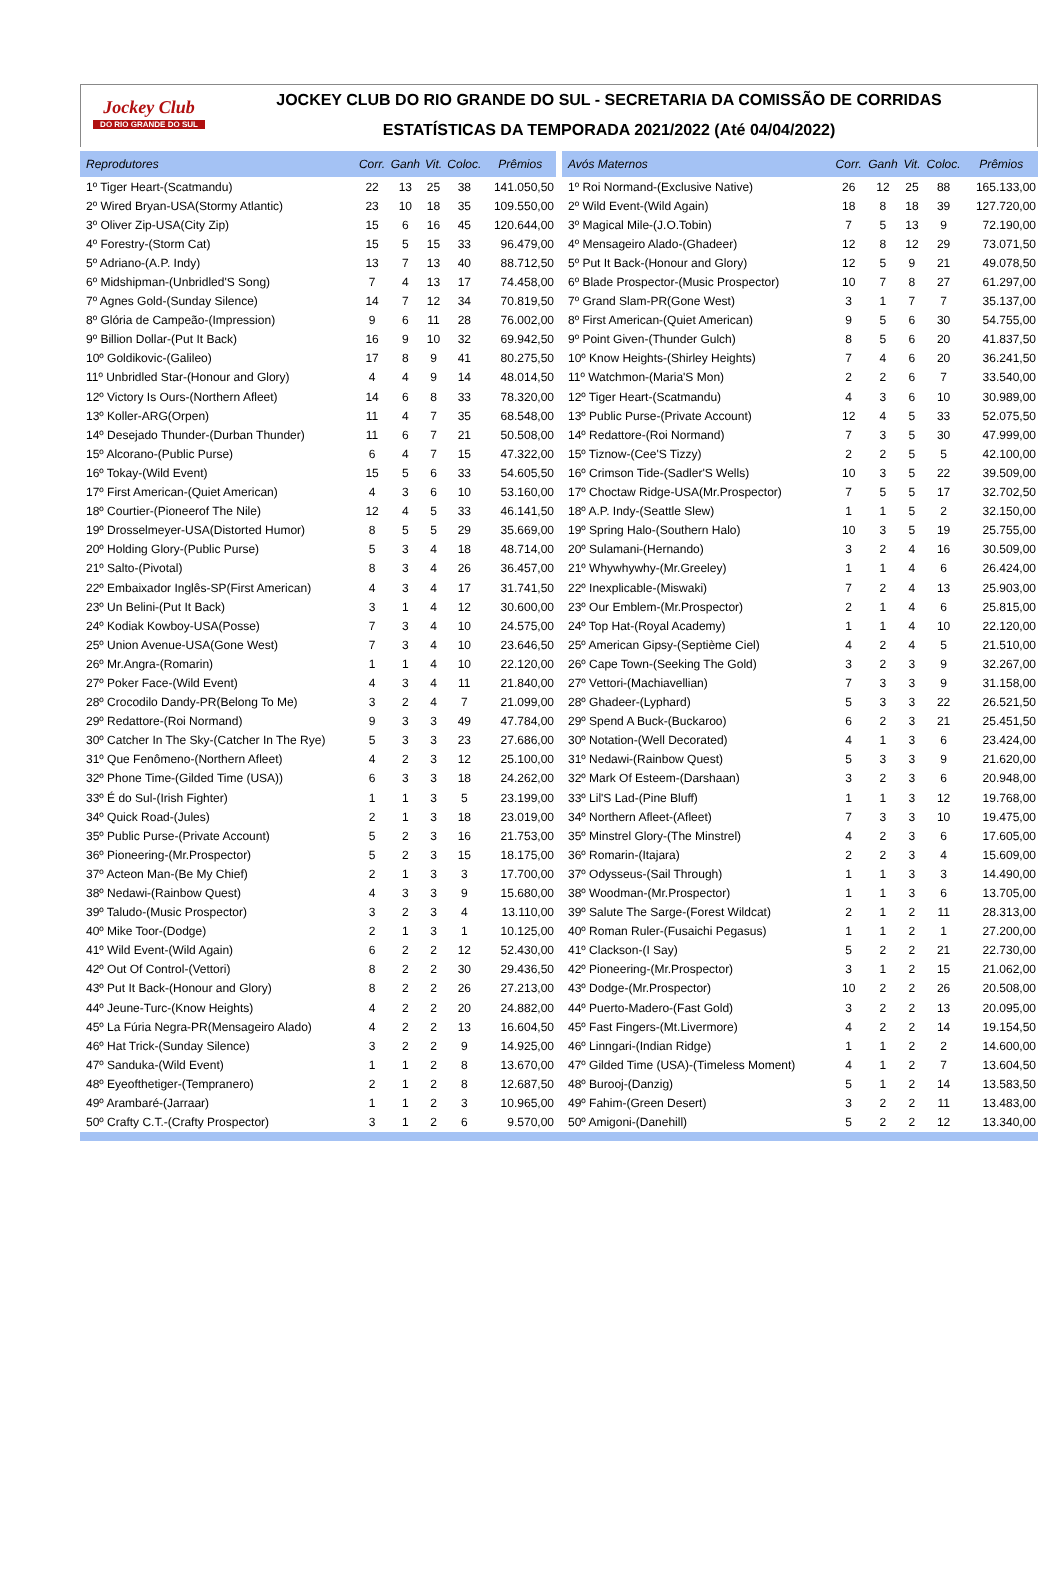Jockey Club
DO RIO GRANDE DO SUL
JOCKEY CLUB DO RIO GRANDE DO SUL - SECRETARIA DA COMISSÃO DE CORRIDAS
ESTATÍSTICAS DA TEMPORADA 2021/2022 (Até 04/04/2022)
| Reprodutores | Corr. | Ganh | Vit. | Coloc. | Prêmios |
| --- | --- | --- | --- | --- | --- |
| 1º Tiger Heart-(Scatmandu) | 22 | 13 | 25 | 38 | 141.050,50 |
| 2º Wired Bryan-USA(Stormy Atlantic) | 23 | 10 | 18 | 35 | 109.550,00 |
| 3º Oliver Zip-USA(City Zip) | 15 | 6 | 16 | 45 | 120.644,00 |
| 4º Forestry-(Storm Cat) | 15 | 5 | 15 | 33 | 96.479,00 |
| 5º Adriano-(A.P. Indy) | 13 | 7 | 13 | 40 | 88.712,50 |
| 6º Midshipman-(Unbridled'S Song) | 7 | 4 | 13 | 17 | 74.458,00 |
| 7º Agnes Gold-(Sunday Silence) | 14 | 7 | 12 | 34 | 70.819,50 |
| 8º Glória de Campeão-(Impression) | 9 | 6 | 11 | 28 | 76.002,00 |
| 9º Billion Dollar-(Put It Back) | 16 | 9 | 10 | 32 | 69.942,50 |
| 10º Goldikovic-(Galileo) | 17 | 8 | 9 | 41 | 80.275,50 |
| 11º Unbridled Star-(Honour and Glory) | 4 | 4 | 9 | 14 | 48.014,50 |
| 12º Victory Is Ours-(Northern Afleet) | 14 | 6 | 8 | 33 | 78.320,00 |
| 13º Koller-ARG(Orpen) | 11 | 4 | 7 | 35 | 68.548,00 |
| 14º Desejado Thunder-(Durban Thunder) | 11 | 6 | 7 | 21 | 50.508,00 |
| 15º Alcorano-(Public Purse) | 6 | 4 | 7 | 15 | 47.322,00 |
| 16º Tokay-(Wild Event) | 15 | 5 | 6 | 33 | 54.605,50 |
| 17º First American-(Quiet American) | 4 | 3 | 6 | 10 | 53.160,00 |
| 18º Courtier-(Pioneerof The Nile) | 12 | 4 | 5 | 33 | 46.141,50 |
| 19º Drosselmeyer-USA(Distorted Humor) | 8 | 5 | 5 | 29 | 35.669,00 |
| 20º Holding Glory-(Public Purse) | 5 | 3 | 4 | 18 | 48.714,00 |
| 21º Salto-(Pivotal) | 8 | 3 | 4 | 26 | 36.457,00 |
| 22º Embaixador Inglês-SP(First American) | 4 | 3 | 4 | 17 | 31.741,50 |
| 23º Un Belini-(Put It Back) | 3 | 1 | 4 | 12 | 30.600,00 |
| 24º Kodiak Kowboy-USA(Posse) | 7 | 3 | 4 | 10 | 24.575,00 |
| 25º Union Avenue-USA(Gone West) | 7 | 3 | 4 | 10 | 23.646,50 |
| 26º Mr.Angra-(Romarin) | 1 | 1 | 4 | 10 | 22.120,00 |
| 27º Poker Face-(Wild Event) | 4 | 3 | 4 | 11 | 21.840,00 |
| 28º Crocodilo Dandy-PR(Belong To Me) | 3 | 2 | 4 | 7 | 21.099,00 |
| 29º Redattore-(Roi Normand) | 9 | 3 | 3 | 49 | 47.784,00 |
| 30º Catcher In The Sky-(Catcher In The Rye) | 5 | 3 | 3 | 23 | 27.686,00 |
| 31º Que Fenômeno-(Northern Afleet) | 4 | 2 | 3 | 12 | 25.100,00 |
| 32º Phone Time-(Gilded Time (USA)) | 6 | 3 | 3 | 18 | 24.262,00 |
| 33º É do Sul-(Irish Fighter) | 1 | 1 | 3 | 5 | 23.199,00 |
| 34º Quick Road-(Jules) | 2 | 1 | 3 | 18 | 23.019,00 |
| 35º Public Purse-(Private Account) | 5 | 2 | 3 | 16 | 21.753,00 |
| 36º Pioneering-(Mr.Prospector) | 5 | 2 | 3 | 15 | 18.175,00 |
| 37º Acteon Man-(Be My Chief) | 2 | 1 | 3 | 3 | 17.700,00 |
| 38º Nedawi-(Rainbow Quest) | 4 | 3 | 3 | 9 | 15.680,00 |
| 39º Taludo-(Music Prospector) | 3 | 2 | 3 | 4 | 13.110,00 |
| 40º Mike Toor-(Dodge) | 2 | 1 | 3 | 1 | 10.125,00 |
| 41º Wild Event-(Wild Again) | 6 | 2 | 2 | 12 | 52.430,00 |
| 42º Out Of Control-(Vettori) | 8 | 2 | 2 | 30 | 29.436,50 |
| 43º Put It Back-(Honour and Glory) | 8 | 2 | 2 | 26 | 27.213,00 |
| 44º Jeune-Turc-(Know Heights) | 4 | 2 | 2 | 20 | 24.882,00 |
| 45º La Fúria Negra-PR(Mensageiro Alado) | 4 | 2 | 2 | 13 | 16.604,50 |
| 46º Hat Trick-(Sunday Silence) | 3 | 2 | 2 | 9 | 14.925,00 |
| 47º Sanduka-(Wild Event) | 1 | 1 | 2 | 8 | 13.670,00 |
| 48º Eyeofthetiger-(Tempranero) | 2 | 1 | 2 | 8 | 12.687,50 |
| 49º Arambaré-(Jarraar) | 1 | 1 | 2 | 3 | 10.965,00 |
| 50º Crafty C.T.-(Crafty Prospector) | 3 | 1 | 2 | 6 | 9.570,00 |
| Avós Maternos | Corr. | Ganh | Vit. | Coloc. | Prêmios |
| --- | --- | --- | --- | --- | --- |
| 1º Roi Normand-(Exclusive Native) | 26 | 12 | 25 | 88 | 165.133,00 |
| 2º Wild Event-(Wild Again) | 18 | 8 | 18 | 39 | 127.720,00 |
| 3º Magical Mile-(J.O.Tobin) | 7 | 5 | 13 | 9 | 72.190,00 |
| 4º Mensageiro Alado-(Ghadeer) | 12 | 8 | 12 | 29 | 73.071,50 |
| 5º Put It Back-(Honour and Glory) | 12 | 5 | 9 | 21 | 49.078,50 |
| 6º Blade Prospector-(Music Prospector) | 10 | 7 | 8 | 27 | 61.297,00 |
| 7º Grand Slam-PR(Gone West) | 3 | 1 | 7 | 7 | 35.137,00 |
| 8º First American-(Quiet American) | 9 | 5 | 6 | 30 | 54.755,00 |
| 9º Point Given-(Thunder Gulch) | 8 | 5 | 6 | 20 | 41.837,50 |
| 10º Know Heights-(Shirley Heights) | 7 | 4 | 6 | 20 | 36.241,50 |
| 11º Watchmon-(Maria'S Mon) | 2 | 2 | 6 | 7 | 33.540,00 |
| 12º Tiger Heart-(Scatmandu) | 4 | 3 | 6 | 10 | 30.989,00 |
| 13º Public Purse-(Private Account) | 12 | 4 | 5 | 33 | 52.075,50 |
| 14º Redattore-(Roi Normand) | 7 | 3 | 5 | 30 | 47.999,00 |
| 15º Tiznow-(Cee'S Tizzy) | 2 | 2 | 5 | 5 | 42.100,00 |
| 16º Crimson Tide-(Sadler'S Wells) | 10 | 3 | 5 | 22 | 39.509,00 |
| 17º Choctaw Ridge-USA(Mr.Prospector) | 7 | 5 | 5 | 17 | 32.702,50 |
| 18º A.P. Indy-(Seattle Slew) | 1 | 1 | 5 | 2 | 32.150,00 |
| 19º Spring Halo-(Southern Halo) | 10 | 3 | 5 | 19 | 25.755,00 |
| 20º Sulamani-(Hernando) | 3 | 2 | 4 | 16 | 30.509,00 |
| 21º Whywhywhy-(Mr.Greeley) | 1 | 1 | 4 | 6 | 26.424,00 |
| 22º Inexplicable-(Miswaki) | 7 | 2 | 4 | 13 | 25.903,00 |
| 23º Our Emblem-(Mr.Prospector) | 2 | 1 | 4 | 6 | 25.815,00 |
| 24º Top Hat-(Royal Academy) | 1 | 1 | 4 | 10 | 22.120,00 |
| 25º American Gipsy-(Septième Ciel) | 4 | 2 | 4 | 5 | 21.510,00 |
| 26º Cape Town-(Seeking The Gold) | 3 | 2 | 3 | 9 | 32.267,00 |
| 27º Vettori-(Machiavellian) | 7 | 3 | 3 | 9 | 31.158,00 |
| 28º Ghadeer-(Lyphard) | 5 | 3 | 3 | 22 | 26.521,50 |
| 29º Spend A Buck-(Buckaroo) | 6 | 2 | 3 | 21 | 25.451,50 |
| 30º Notation-(Well Decorated) | 4 | 1 | 3 | 6 | 23.424,00 |
| 31º Nedawi-(Rainbow Quest) | 5 | 3 | 3 | 9 | 21.620,00 |
| 32º Mark Of Esteem-(Darshaan) | 3 | 2 | 3 | 6 | 20.948,00 |
| 33º Lil'S Lad-(Pine Bluff) | 1 | 1 | 3 | 12 | 19.768,00 |
| 34º Northern Afleet-(Afleet) | 7 | 3 | 3 | 10 | 19.475,00 |
| 35º Minstrel Glory-(The Minstrel) | 4 | 2 | 3 | 6 | 17.605,00 |
| 36º Romarin-(Itajara) | 2 | 2 | 3 | 4 | 15.609,00 |
| 37º Odysseus-(Sail Through) | 1 | 1 | 3 | 3 | 14.490,00 |
| 38º Woodman-(Mr.Prospector) | 1 | 1 | 3 | 6 | 13.705,00 |
| 39º Salute The Sarge-(Forest Wildcat) | 2 | 1 | 2 | 11 | 28.313,00 |
| 40º Roman Ruler-(Fusaichi Pegasus) | 1 | 1 | 2 | 1 | 27.200,00 |
| 41º Clackson-(I Say) | 5 | 2 | 2 | 21 | 22.730,00 |
| 42º Pioneering-(Mr.Prospector) | 3 | 1 | 2 | 15 | 21.062,00 |
| 43º Dodge-(Mr.Prospector) | 10 | 2 | 2 | 26 | 20.508,00 |
| 44º Puerto-Madero-(Fast Gold) | 3 | 2 | 2 | 13 | 20.095,00 |
| 45º Fast Fingers-(Mt.Livermore) | 4 | 2 | 2 | 14 | 19.154,50 |
| 46º Linngari-(Indian Ridge) | 1 | 1 | 2 | 2 | 14.600,00 |
| 47º Gilded Time (USA)-(Timeless Moment) | 4 | 1 | 2 | 7 | 13.604,50 |
| 48º Burooj-(Danzig) | 5 | 1 | 2 | 14 | 13.583,50 |
| 49º Fahim-(Green Desert) | 3 | 2 | 2 | 11 | 13.483,00 |
| 50º Amigoni-(Danehill) | 5 | 2 | 2 | 12 | 13.340,00 |